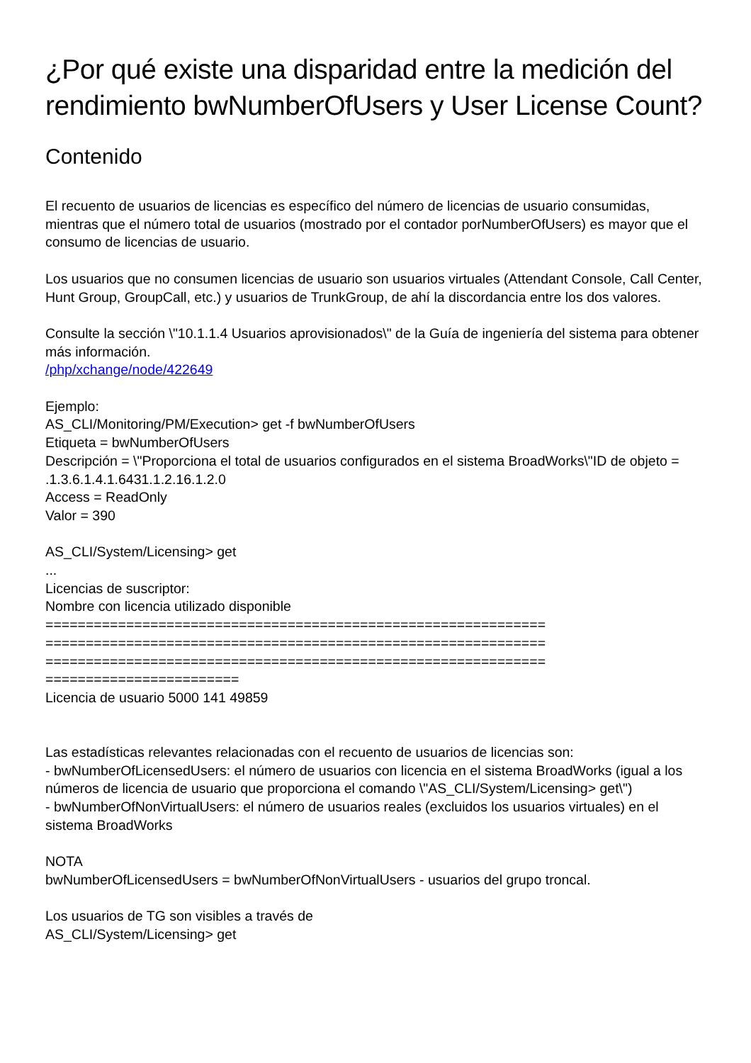¿Por qué existe una disparidad entre la medición del rendimiento bwNumberOfUsers y User License Count?
Contenido
El recuento de usuarios de licencias es específico del número de licencias de usuario consumidas, mientras que el número total de usuarios (mostrado por el contador porNumberOfUsers) es mayor que el consumo de licencias de usuario.
Los usuarios que no consumen licencias de usuario son usuarios virtuales (Attendant Console, Call Center, Hunt Group, GroupCall, etc.) y usuarios de TrunkGroup, de ahí la discordancia entre los dos valores.
Consulte la sección \"10.1.1.4 Usuarios aprovisionados\" de la Guía de ingeniería del sistema para obtener más información.
/php/xchange/node/422649
Ejemplo:
AS_CLI/Monitoring/PM/Execution> get -f bwNumberOfUsers
Etiqueta = bwNumberOfUsers
Descripción = \"Proporciona el total de usuarios configurados en el sistema BroadWorks\"ID de objeto = .1.3.6.1.4.1.6431.1.2.16.1.2.0
Access = ReadOnly
Valor = 390
AS_CLI/System/Licensing> get
...
Licencias de suscriptor:
Nombre con licencia utilizado disponible
==============================================================
==============================================================
==============================================================
========================
Licencia de usuario 5000 141 49859
Las estadísticas relevantes relacionadas con el recuento de usuarios de licencias son:
- bwNumberOfLicensedUsers: el número de usuarios con licencia en el sistema BroadWorks (igual a los números de licencia de usuario que proporciona el comando \"AS_CLI/System/Licensing> get\")
- bwNumberOfNonVirtualUsers: el número de usuarios reales (excluidos los usuarios virtuales) en el sistema BroadWorks
NOTA
bwNumberOfLicensedUsers = bwNumberOfNonVirtualUsers - usuarios del grupo troncal.
Los usuarios de TG son visibles a través de
AS_CLI/System/Licensing> get